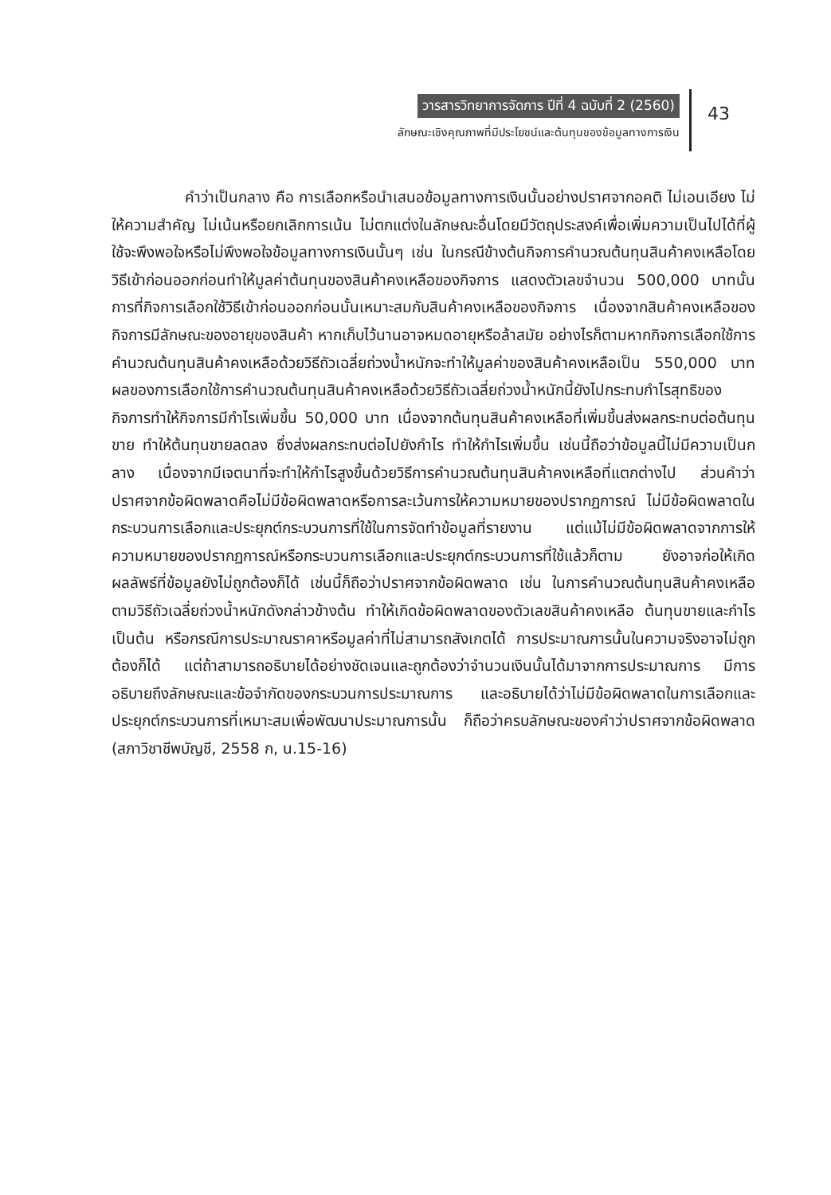วารสารวิทยาการจัดการ ปีที่ 4 ฉบับที่ 2 (2560)
ลักษณะเชิงคุณภาพที่มีประโยชน์และต้นทุนของข้อมูลทางการเงิน
43
คำว่าเป็นกลาง คือ การเลือกหรือนำเสนอข้อมูลทางการเงินนั้นอย่างปราศจากอคติ ไม่เอนเอียง ไม่ให้ความสำคัญ ไม่เน้นหรือยกเลิกการเน้น ไม่ตกแต่งในลักษณะอื่นโดยมีวัตถุประสงค์เพื่อเพิ่มความเป็นไปได้ที่ผู้ใช้จะพึงพอใจหรือไม่พึงพอใจข้อมูลทางการเงินนั้นๆ เช่น ในกรณีข้างต้นกิจการคำนวณต้นทุนสินค้าคงเหลือโดยวิธีเข้าก่อนออกก่อนทำให้มูลค่าต้นทุนของสินค้าคงเหลือของกิจการ แสดงตัวเลขจำนวน 500,000 บาทนั้น การที่กิจการเลือกใช้วิธีเข้าก่อนออกก่อนนั้นเหมาะสมกับสินค้าคงเหลือของกิจการ เนื่องจากสินค้าคงเหลือของกิจการมีลักษณะของอายุของสินค้า หากเก็บไว้นานอาจหมดอายุหรือล้าสมัย อย่างไรก็ตามหากกิจการเลือกใช้การคำนวณต้นทุนสินค้าคงเหลือด้วยวิธีถัวเฉลี่ยถ่วงน้ำหนักจะทำให้มูลค่าของสินค้าคงเหลือเป็น 550,000 บาท ผลของการเลือกใช้การคำนวณต้นทุนสินค้าคงเหลือด้วยวิธีถัวเฉลี่ยถ่วงน้ำหนักนี้ยังไปกระทบกำไรสุทธิของกิจการทำให้กิจการมีกำไรเพิ่มขึ้น 50,000 บาท เนื่องจากต้นทุนสินค้าคงเหลือที่เพิ่มขึ้นส่งผลกระทบต่อต้นทุนขาย ทำให้ต้นทุนขายลดลง ซึ่งส่งผลกระทบต่อไปยังกำไร ทำให้กำไรเพิ่มขึ้น เช่นนี้ถือว่าข้อมูลนี้ไม่มีความเป็นกลาง เนื่องจากมีเจตนาที่จะทำให้กำไรสูงขึ้นด้วยวิธีการคำนวณต้นทุนสินค้าคงเหลือที่แตกต่างไป ส่วนคำว่าปราศจากข้อผิดพลาดคือไม่มีข้อผิดพลาดหรือการละเว้นการให้ความหมายของปรากฏการณ์ ไม่มีข้อผิดพลาดในกระบวนการเลือกและประยุกต์กระบวนการที่ใช้ในการจัดทำข้อมูลที่รายงาน แต่แม้ไม่มีข้อผิดพลาดจากการให้ความหมายของปรากฏการณ์หรือกระบวนการเลือกและประยุกต์กระบวนการที่ใช้แล้วก็ตาม ยังอาจก่อให้เกิดผลลัพธ์ที่ข้อมูลยังไม่ถูกต้องก็ได้ เช่นนี้ก็ถือว่าปราศจากข้อผิดพลาด เช่น ในการคำนวณต้นทุนสินค้าคงเหลือตามวิธีถัวเฉลี่ยถ่วงน้ำหนักดังกล่าวข้างต้น ทำให้เกิดข้อผิดพลาดของตัวเลขสินค้าคงเหลือ ต้นทุนขายและกำไรเป็นต้น หรือกรณีการประมาณราคาหรือมูลค่าที่ไม่สามารถสังเกตได้ การประมาณการนั้นในความจริงอาจไม่ถูกต้องก็ได้ แต่ถ้าสามารถอธิบายได้อย่างชัดเจนและถูกต้องว่าจำนวนเงินนั้นได้มาจากการประมาณการ มีการอธิบายถึงลักษณะและข้อจำกัดของกระบวนการประมาณการ และอธิบายได้ว่าไม่มีข้อผิดพลาดในการเลือกและประยุกต์กระบวนการที่เหมาะสมเพื่อพัฒนาประมาณการนั้น ก็ถือว่าครบลักษณะของคำว่าปราศจากข้อผิดพลาด (สภาวิชาชีพบัญชี, 2558 ก, น.15-16)